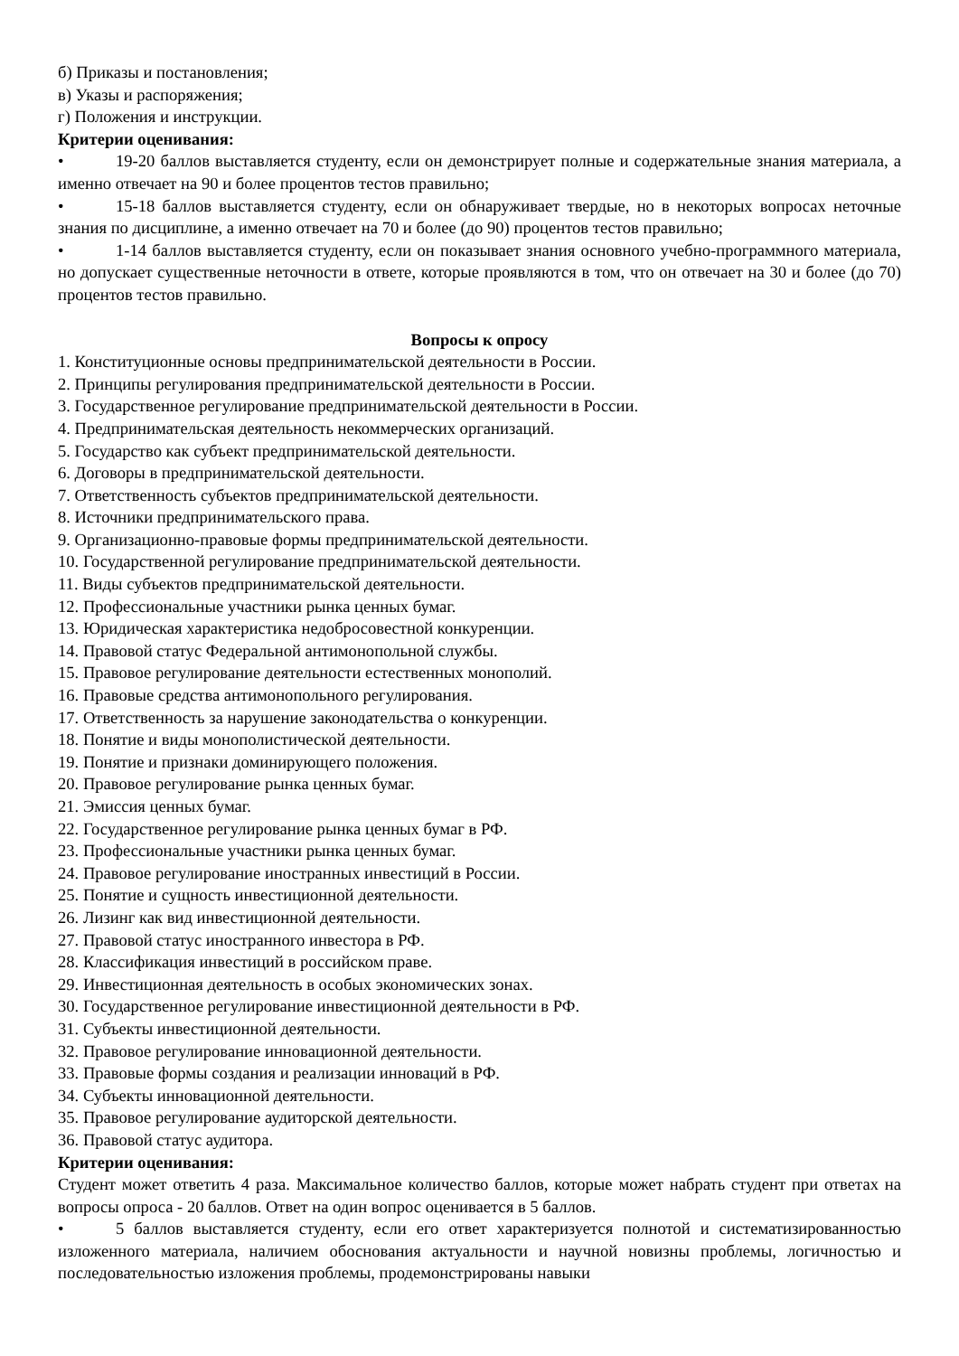б) Приказы и постановления;
в) Указы и распоряжения;
г) Положения и инструкции.
Критерии оценивания:
• 19-20 баллов выставляется студенту, если он демонстрирует полные и содержательные знания материала, а именно отвечает на 90 и более процентов тестов правильно;
• 15-18 баллов выставляется студенту, если он обнаруживает твердые, но в некоторых вопросах неточные знания по дисциплине, а именно отвечает на 70 и более (до 90) процентов тестов правильно;
• 1-14 баллов выставляется студенту, если он показывает знания основного учебно-программного материала, но допускает существенные неточности в ответе, которые проявляются в том, что он отвечает на 30 и более (до 70) процентов тестов правильно.
Вопросы к опросу
1. Конституционные основы предпринимательской деятельности в России.
2. Принципы регулирования предпринимательской деятельности в России.
3. Государственное регулирование предпринимательской деятельности в России.
4. Предпринимательская деятельность некоммерческих организаций.
5. Государство как субъект предпринимательской деятельности.
6. Договоры в предпринимательской деятельности.
7. Ответственность субъектов предпринимательской деятельности.
8. Источники предпринимательского права.
9. Организационно-правовые формы предпринимательской деятельности.
10. Государственной регулирование предпринимательской деятельности.
11. Виды субъектов предпринимательской деятельности.
12. Профессиональные участники рынка ценных бумаг.
13. Юридическая характеристика недобросовестной конкуренции.
14. Правовой статус Федеральной антимонопольной службы.
15. Правовое регулирование деятельности естественных монополий.
16. Правовые средства антимонопольного регулирования.
17. Ответственность за нарушение законодательства о конкуренции.
18. Понятие и виды монополистической деятельности.
19. Понятие и признаки доминирующего положения.
20. Правовое регулирование рынка ценных бумаг.
21. Эмиссия ценных бумаг.
22. Государственное регулирование рынка ценных бумаг в РФ.
23. Профессиональные участники рынка ценных бумаг.
24. Правовое регулирование иностранных инвестиций в России.
25. Понятие и сущность инвестиционной деятельности.
26. Лизинг как вид инвестиционной деятельности.
27. Правовой статус иностранного инвестора в РФ.
28. Классификация инвестиций в российском праве.
29. Инвестиционная деятельность в особых экономических зонах.
30. Государственное регулирование инвестиционной деятельности в РФ.
31. Субъекты инвестиционной деятельности.
32. Правовое регулирование инновационной деятельности.
33. Правовые формы создания и реализации инноваций в РФ.
34. Субъекты инновационной деятельности.
35. Правовое регулирование аудиторской деятельности.
36. Правовой статус аудитора.
Критерии оценивания:
Студент может ответить 4 раза. Максимальное количество баллов, которые может набрать студент при ответах на вопросы опроса - 20 баллов. Ответ на один вопрос оценивается в 5 баллов.
• 5 баллов выставляется студенту, если его ответ характеризуется полнотой и систематизированностью изложенного материала, наличием обоснования актуальности и научной новизны проблемы, логичностью и последовательностью изложения проблемы, продемонстрированы навыки